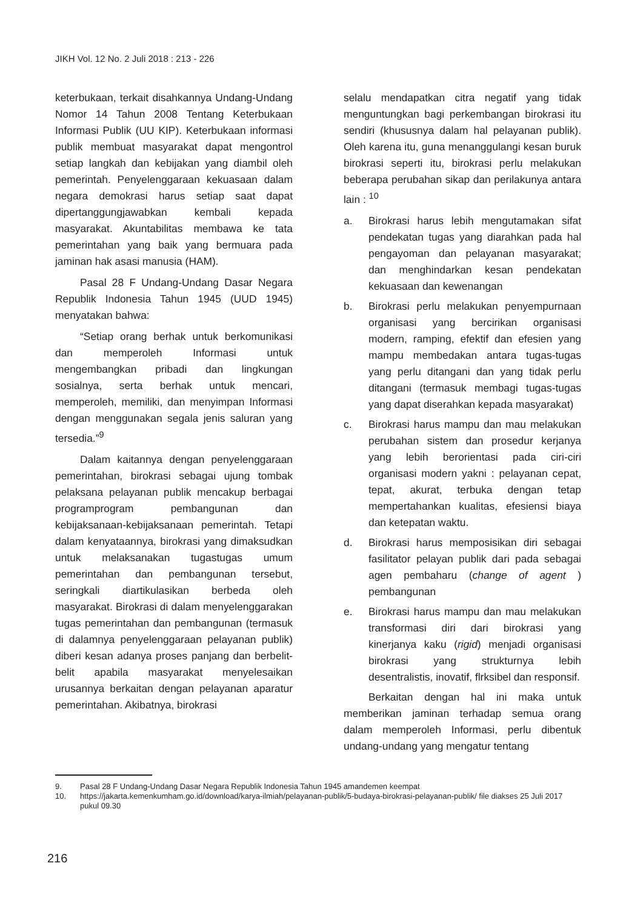JIKH Vol. 12 No. 2 Juli 2018 : 213 - 226
keterbukaan, terkait disahkannya Undang-Undang Nomor 14 Tahun 2008 Tentang Keterbukaan Informasi Publik (UU KIP). Keterbukaan informasi publik membuat masyarakat dapat mengontrol setiap langkah dan kebijakan yang diambil oleh pemerintah. Penyelenggaraan kekuasaan dalam negara demokrasi harus setiap saat dapat dipertanggungjawabkan kembali kepada masyarakat. Akuntabilitas membawa ke tata pemerintahan yang baik yang bermuara pada jaminan hak asasi manusia (HAM).
Pasal 28 F Undang-Undang Dasar Negara Republik Indonesia Tahun 1945 (UUD 1945) menyatakan bahwa:
“Setiap orang berhak untuk berkomunikasi dan memperoleh Informasi untuk mengembangkan pribadi dan lingkungan sosialnya, serta berhak untuk mencari, memperoleh, memiliki, dan menyimpan Informasi dengan menggunakan segala jenis saluran yang tersedia.”<sup>9</sup>
Dalam kaitannya dengan penyelenggaraan pemerintahan, birokrasi sebagai ujung tombak pelaksana pelayanan publik mencakup berbagai programprogram pembangunan dan kebijaksanaan-kebijaksanaan pemerintah. Tetapi dalam kenyataannya, birokrasi yang dimaksudkan untuk melaksanakan tugastugas umum pemerintahan dan pembangunan tersebut, seringkali diartikulasikan berbeda oleh masyarakat. Birokrasi di dalam menyelenggarakan tugas pemerintahan dan pembangunan (termasuk di dalamnya penyelenggaraan pelayanan publik) diberi kesan adanya proses panjang dan berbelit-belit apabila masyarakat menyelesaikan urusannya berkaitan dengan pelayanan aparatur pemerintahan. Akibatnya, birokrasi
selalu mendapatkan citra negatif yang tidak menguntungkan bagi perkembangan birokrasi itu sendiri (khususnya dalam hal pelayanan publik). Oleh karena itu, guna menanggulangi kesan buruk birokrasi seperti itu, birokrasi perlu melakukan beberapa perubahan sikap dan perilakunya antara lain : <sup>10</sup>
a. Birokrasi harus lebih mengutamakan sifat pendekatan tugas yang diarahkan pada hal pengayoman dan pelayanan masyarakat; dan menghindarkan kesan pendekatan kekuasaan dan kewenangan
b. Birokrasi perlu melakukan penyempurnaan organisasi yang bercirikan organisasi modern, ramping, efektif dan efesien yang mampu membedakan antara tugas-tugas yang perlu ditangani dan yang tidak perlu ditangani (termasuk membagi tugas-tugas yang dapat diserahkan kepada masyarakat)
c. Birokrasi harus mampu dan mau melakukan perubahan sistem dan prosedur kerjanya yang lebih berorientasi pada ciri-ciri organisasi modern yakni : pelayanan cepat, tepat, akurat, terbuka dengan tetap mempertahankan kualitas, efesiensi biaya dan ketepatan waktu.
d. Birokrasi harus memposisikan diri sebagai fasilitator pelayan publik dari pada sebagai agen pembaharu (change of agent ) pembangunan
e. Birokrasi harus mampu dan mau melakukan transformasi diri dari birokrasi yang kinerjanya kaku (rigid) menjadi organisasi birokrasi yang strukturnya lebih desentralistis, inovatif, flrksibel dan responsif.
Berkaitan dengan hal ini maka untuk memberikan jaminan terhadap semua orang dalam memperoleh Informasi, perlu dibentuk undang-undang yang mengatur tentang
9. Pasal 28 F Undang-Undang Dasar Negara Republik Indonesia Tahun 1945 amandemen keempat
10. https://jakarta.kemenkumham.go.id/download/karya-ilmiah/pelayanan-publik/5-budaya-birokrasi-pelayanan-publik/ file diakses 25 Juli 2017 pukul 09.30
216